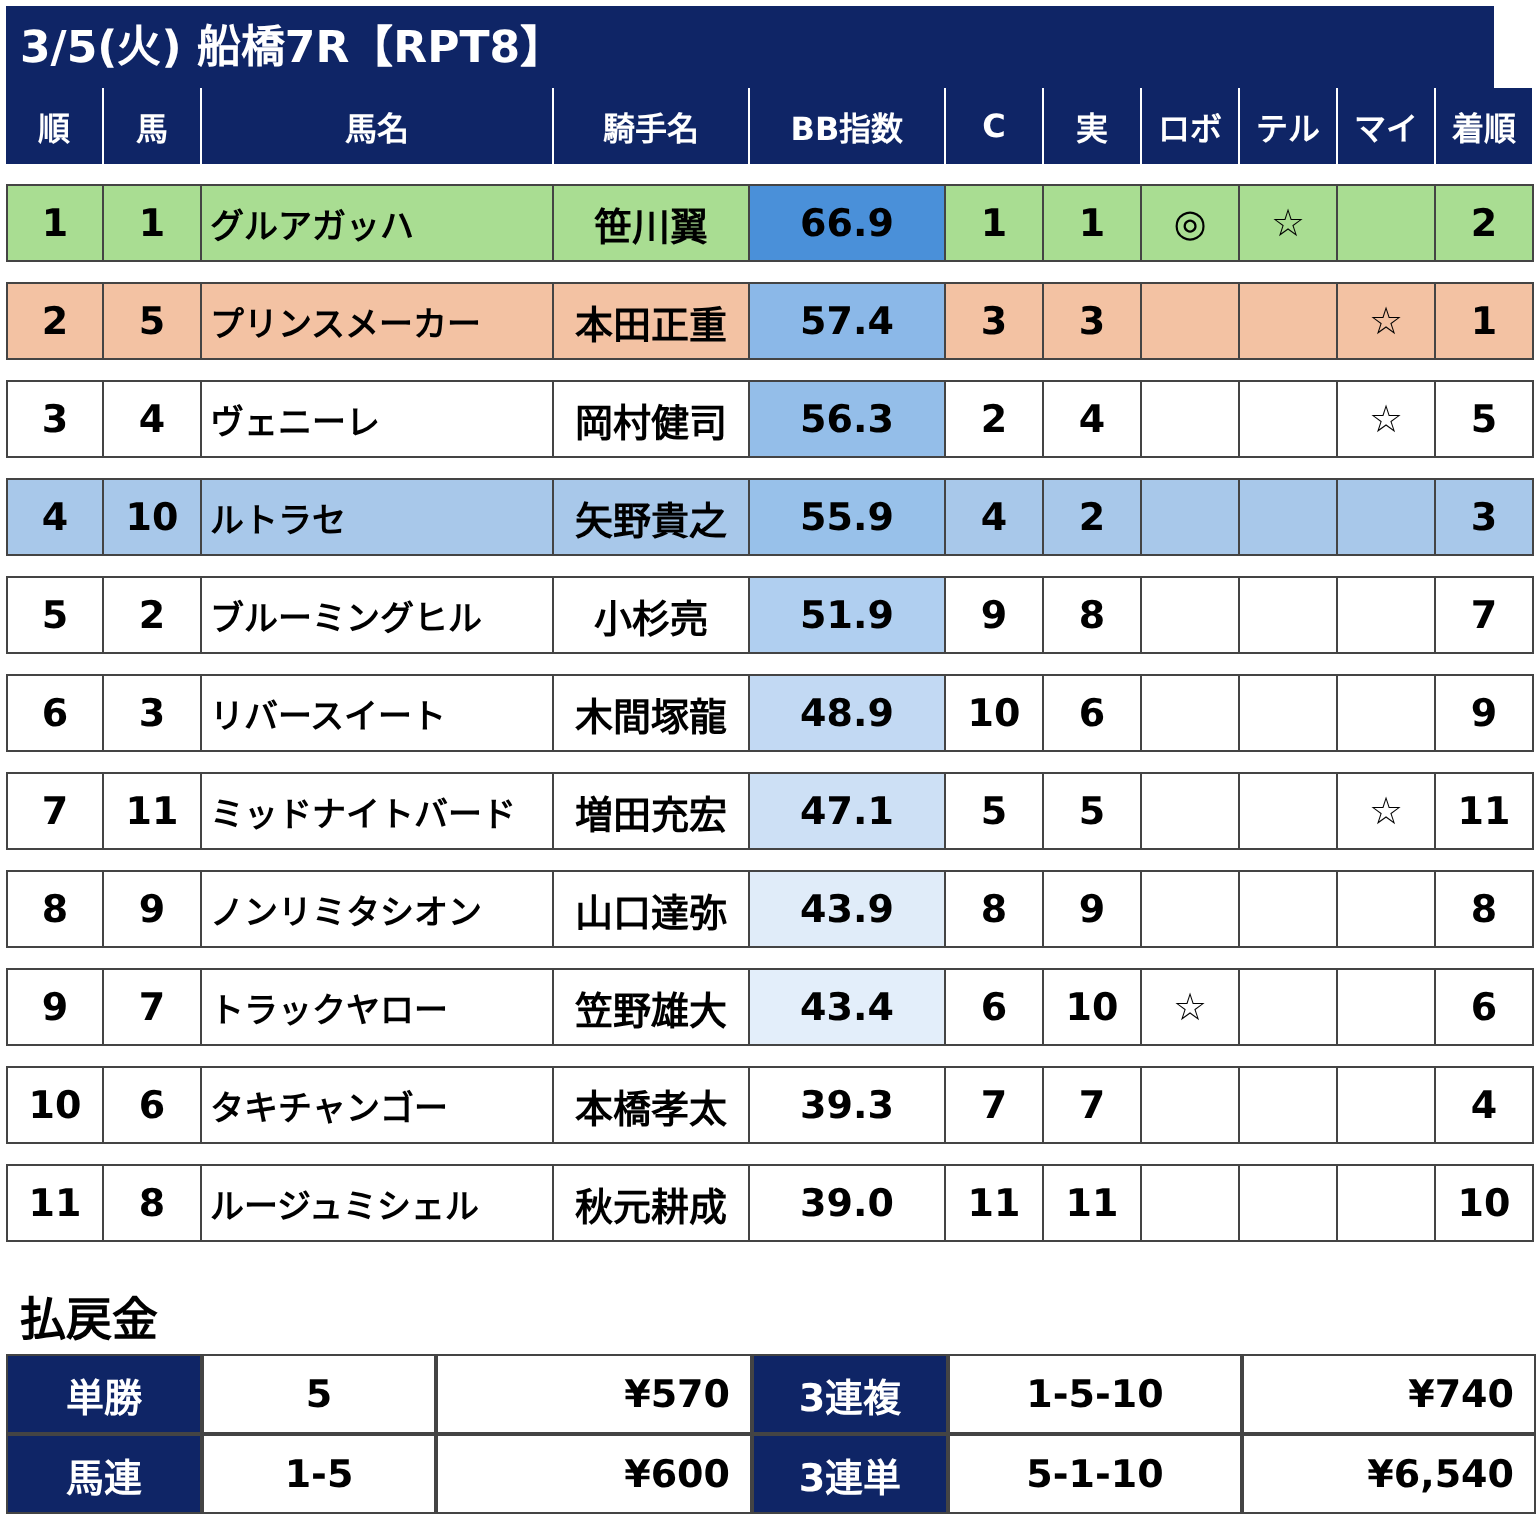3/5(火) 船橋7R【RPT8】
| 順 | 馬 | 馬名 | 騎手名 | BB指数 | C | 実 | ロボ | テル | マイ | 着順 |
| --- | --- | --- | --- | --- | --- | --- | --- | --- | --- | --- |
| 1 | 1 | グルアガッハ | 笹川翼 | 66.9 | 1 | 1 | ◎ | ☆ | | 2 |
| 2 | 5 | プリンスメーカー | 本田正重 | 57.4 | 3 | 3 | | | ☆ | 1 |
| 3 | 4 | ヴェニーレ | 岡村健司 | 56.3 | 2 | 4 | | | ☆ | 5 |
| 4 | 10 | ルトラセ | 矢野貴之 | 55.9 | 4 | 2 | | | | 3 |
| 5 | 2 | ブルーミングヒル | 小杉亮 | 51.9 | 9 | 8 | | | | 7 |
| 6 | 3 | リバースイート | 木間塚龍 | 48.9 | 10 | 6 | | | | 9 |
| 7 | 11 | ミッドナイトバード | 増田充宏 | 47.1 | 5 | 5 | | | ☆ | 11 |
| 8 | 9 | ノンリミタシオン | 山口達弥 | 43.9 | 8 | 9 | | | | 8 |
| 9 | 7 | トラックヤロー | 笠野雄大 | 43.4 | 6 | 10 | ☆ | | | 6 |
| 10 | 6 | タキチャンゴー | 本橋孝太 | 39.3 | 7 | 7 | | | | 4 |
| 11 | 8 | ルージュミシェル | 秋元耕成 | 39.0 | 11 | 11 | | | | 10 |
払戻金
| 単勝 | 5 | ¥570 | 3連複 | 1-5-10 | ¥740 |
| 馬連 | 1-5 | ¥600 | 3連単 | 5-1-10 | ¥6,540 |